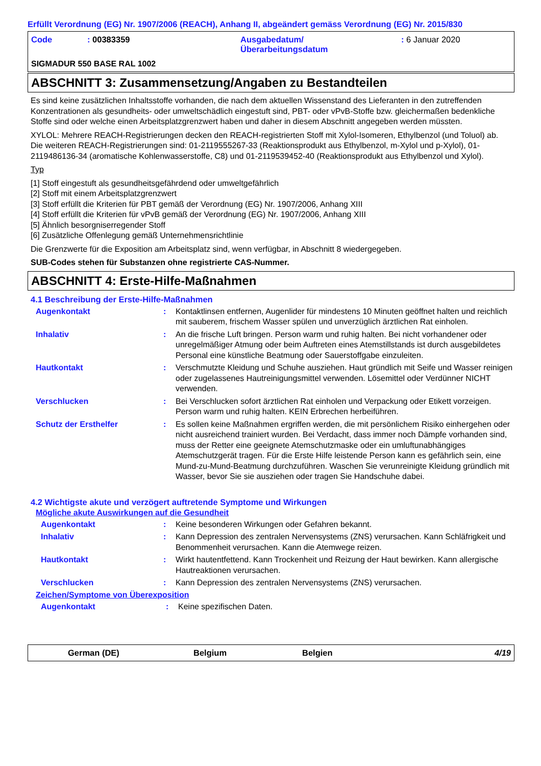Erfüllt Verordnung (EG) Nr. 1907/2006 (REACH), Anhang II, abgeändert gemäss Verordnung (EG) Nr. 2015/830
| Code | : 00383359 | Ausgabedatum/ Überarbeitungsdatum | : 6 Januar 2020 |
SIGMADUR 550 BASE RAL 1002
ABSCHNITT 3: Zusammensetzung/Angaben zu Bestandteilen
Es sind keine zusätzlichen Inhaltsstoffe vorhanden, die nach dem aktuellen Wissenstand des Lieferanten in den zutreffenden Konzentrationen als gesundheits- oder umweltschädlich eingestuft sind, PBT- oder vPvB-Stoffe bzw. gleichermaßen bedenkliche Stoffe sind oder welche einen Arbeitsplatzgrenzwert haben und daher in diesem Abschnitt angegeben werden müssten.
XYLOL: Mehrere REACH-Registrierungen decken den REACH-registrierten Stoff mit Xylol-Isomeren, Ethylbenzol (und Toluol) ab. Die weiteren REACH-Registrierungen sind: 01-2119555267-33 (Reaktionsprodukt aus Ethylbenzol, m-Xylol und p-Xylol), 01-2119486136-34 (aromatische Kohlenwasserstoffe, C8) und 01-2119539452-40 (Reaktionsprodukt aus Ethylbenzol und Xylol).
Typ
[1] Stoff eingestuft als gesundheitsgefährdend oder umweltgefährlich
[2] Stoff mit einem Arbeitsplatzgrenzwert
[3] Stoff erfüllt die Kriterien für PBT gemäß der Verordnung (EG) Nr. 1907/2006, Anhang XIII
[4] Stoff erfüllt die Kriterien für vPvB gemäß der Verordnung (EG) Nr. 1907/2006, Anhang XIII
[5] Ähnlich besorgniserregender Stoff
[6] Zusätzliche Offenlegung gemäß Unternehmensrichtlinie
Die Grenzwerte für die Exposition am Arbeitsplatz sind, wenn verfügbar, in Abschnitt 8 wiedergegeben.
SUB-Codes stehen für Substanzen ohne registrierte CAS-Nummer.
ABSCHNITT 4: Erste-Hilfe-Maßnahmen
4.1 Beschreibung der Erste-Hilfe-Maßnahmen
| Augenkontakt | : | Kontaktlinsen entfernen, Augenlider für mindestens 10 Minuten geöffnet halten und reichlich mit sauberem, frischem Wasser spülen und unverzüglich ärztlichen Rat einholen. |
| Inhalativ | : | An die frische Luft bringen. Person warm und ruhig halten. Bei nicht vorhandener oder unregelmäßiger Atmung oder beim Auftreten eines Atemstillstands ist durch ausgebildetes Personal eine künstliche Beatmung oder Sauerstoffgabe einzuleiten. |
| Hautkontakt | : | Verschmutzte Kleidung und Schuhe ausziehen. Haut gründlich mit Seife und Wasser reinigen oder zugelassenes Hautreinigungsmittel verwenden. Lösemittel oder Verdünner NICHT verwenden. |
| Verschlucken | : | Bei Verschlucken sofort ärztlichen Rat einholen und Verpackung oder Etikett vorzeigen. Person warm und ruhig halten. KEIN Erbrechen herbeiführen. |
| Schutz der Ersthelfer | : | Es sollen keine Maßnahmen ergriffen werden, die mit persönlichem Risiko einhergehen oder nicht ausreichend trainiert wurden. Bei Verdacht, dass immer noch Dämpfe vorhanden sind, muss der Retter eine geeignete Atemschutzmaske oder ein umluftunabhängiges Atemschutzgerät tragen. Für die Erste Hilfe leistende Person kann es gefährlich sein, eine Mund-zu-Mund-Beatmung durchzuführen. Waschen Sie verunreinigte Kleidung gründlich mit Wasser, bevor Sie sie ausziehen oder tragen Sie Handschuhe dabei. |
4.2 Wichtigste akute und verzögert auftretende Symptome und Wirkungen
Mögliche akute Auswirkungen auf die Gesundheit
| Augenkontakt | : | Keine besonderen Wirkungen oder Gefahren bekannt. |
| Inhalativ | : | Kann Depression des zentralen Nervensystems (ZNS) verursachen. Kann Schläfrigkeit und Benommenheit verursachen. Kann die Atemwege reizen. |
| Hautkontakt | : | Wirkt hautentfettend. Kann Trockenheit und Reizung der Haut bewirken. Kann allergische Hautreaktionen verursachen. |
| Verschlucken | : | Kann Depression des zentralen Nervensystems (ZNS) verursachen. |
Zeichen/Symptome von Überexposition
| Augenkontakt | : | Keine spezifischen Daten. |
German (DE) Belgium Belgien 4/19